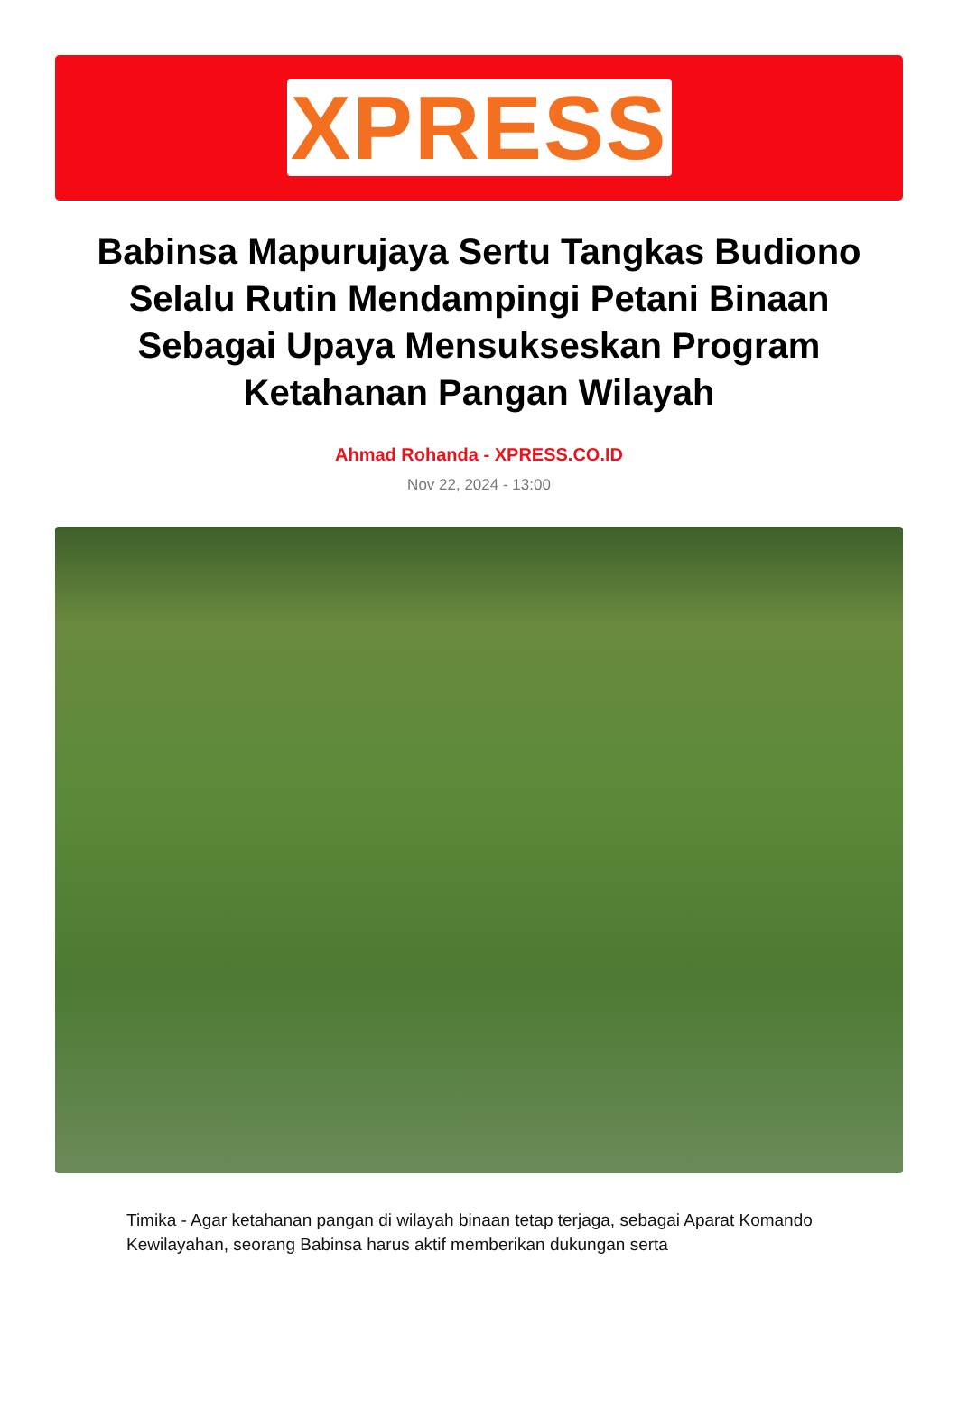XPRESS
Babinsa Mapurujaya Sertu Tangkas Budiono Selalu Rutin Mendampingi Petani Binaan Sebagai Upaya Mensukseskan Program Ketahanan Pangan Wilayah
Ahmad Rohanda - XPRESS.CO.ID
Nov 22, 2024 - 13:00
Timika - Agar ketahanan pangan di wilayah binaan tetap terjaga, sebagai Aparat Komando Kewilayahan, seorang Babinsa harus aktif memberikan dukungan serta